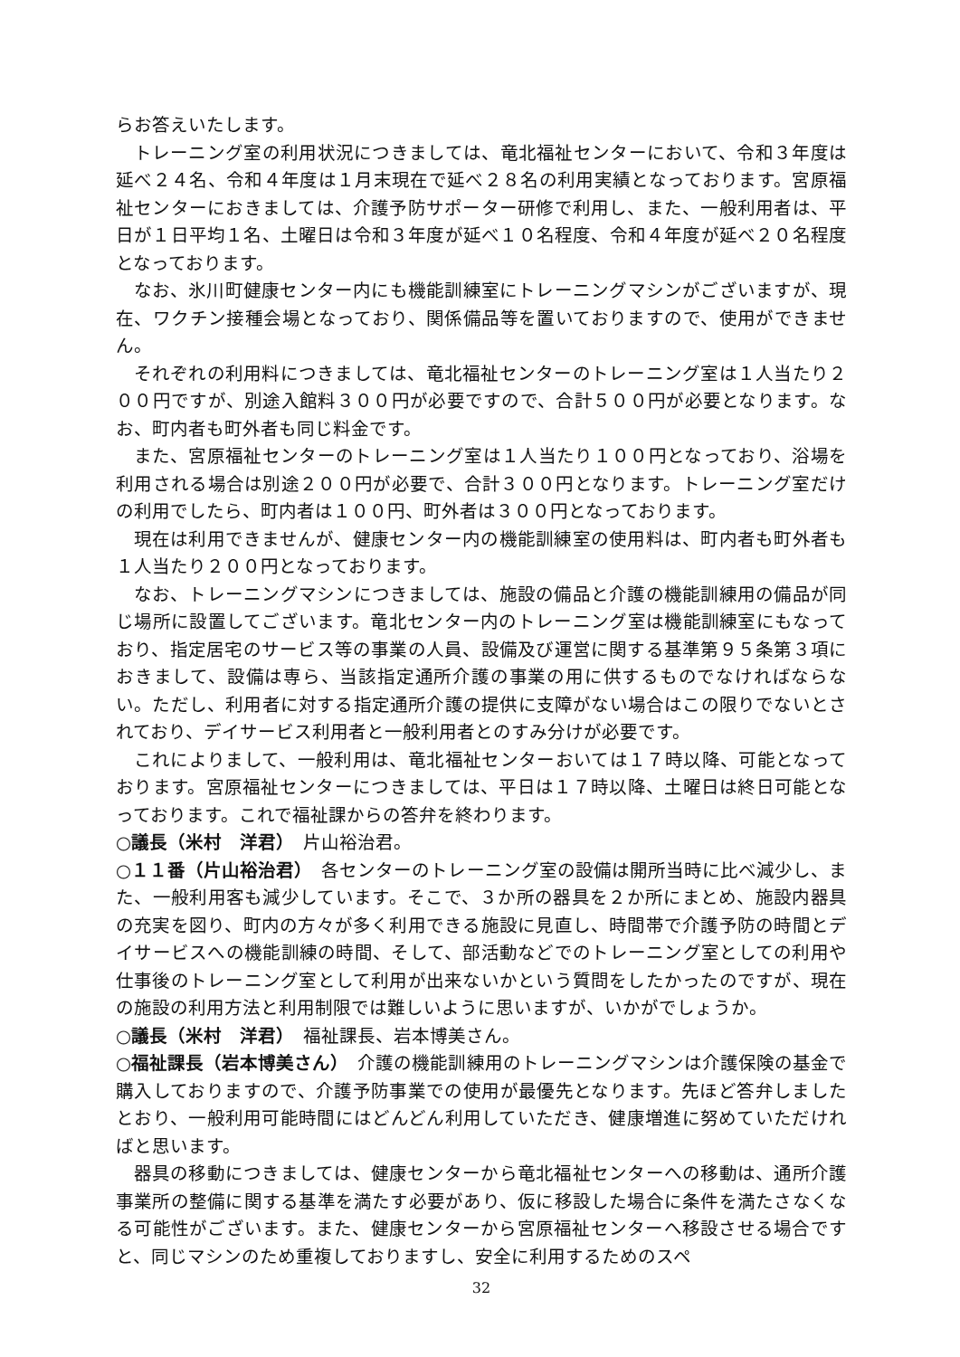らお答えいたします。
トレーニング室の利用状況につきましては、竜北福祉センターにおいて、令和３年度は延べ２４名、令和４年度は１月末現在で延べ２８名の利用実績となっております。宮原福祉センターにおきましては、介護予防サポーター研修で利用し、また、一般利用者は、平日が１日平均１名、土曜日は令和３年度が延べ１０名程度、令和４年度が延べ２０名程度となっております。
なお、氷川町健康センター内にも機能訓練室にトレーニングマシンがございますが、現在、ワクチン接種会場となっており、関係備品等を置いておりますので、使用ができません。
それぞれの利用料につきましては、竜北福祉センターのトレーニング室は１人当たり２００円ですが、別途入館料３００円が必要ですので、合計５００円が必要となります。なお、町内者も町外者も同じ料金です。
また、宮原福祉センターのトレーニング室は１人当たり１００円となっており、浴場を利用される場合は別途２００円が必要で、合計３００円となります。トレーニング室だけの利用でしたら、町内者は１００円、町外者は３００円となっております。
現在は利用できませんが、健康センター内の機能訓練室の使用料は、町内者も町外者も１人当たり２００円となっております。
なお、トレーニングマシンにつきましては、施設の備品と介護の機能訓練用の備品が同じ場所に設置してございます。竜北センター内のトレーニング室は機能訓練室にもなっており、指定居宅のサービス等の事業の人員、設備及び運営に関する基準第９５条第３項におきまして、設備は専ら、当該指定通所介護の事業の用に供するものでなければならない。ただし、利用者に対する指定通所介護の提供に支障がない場合はこの限りでないとされており、デイサービス利用者と一般利用者とのすみ分けが必要です。
これによりまして、一般利用は、竜北福祉センターおいては１７時以降、可能となっております。宮原福祉センターにつきましては、平日は１７時以降、土曜日は終日可能となっております。これで福祉課からの答弁を終わります。
○議長（米村　洋君）　片山裕治君。
○１１番（片山裕治君）　各センターのトレーニング室の設備は開所当時に比べ減少し、また、一般利用客も減少しています。そこで、３か所の器具を２か所にまとめ、施設内器具の充実を図り、町内の方々が多く利用できる施設に見直し、時間帯で介護予防の時間とデイサービスへの機能訓練の時間、そして、部活動などでのトレーニング室としての利用や仕事後のトレーニング室として利用が出来ないかという質問をしたかったのですが、現在の施設の利用方法と利用制限では難しいように思いますが、いかがでしょうか。
○議長（米村　洋君）　福祉課長、岩本博美さん。
○福祉課長（岩本博美さん）　介護の機能訓練用のトレーニングマシンは介護保険の基金で購入しておりますので、介護予防事業での使用が最優先となります。先ほど答弁しましたとおり、一般利用可能時間にはどんどん利用していただき、健康増進に努めていただければと思います。
器具の移動につきましては、健康センターから竜北福祉センターへの移動は、通所介護事業所の整備に関する基準を満たす必要があり、仮に移設した場合に条件を満たさなくなる可能性がございます。また、健康センターから宮原福祉センターへ移設させる場合ですと、同じマシンのため重複しておりますし、安全に利用するためのスペ
32